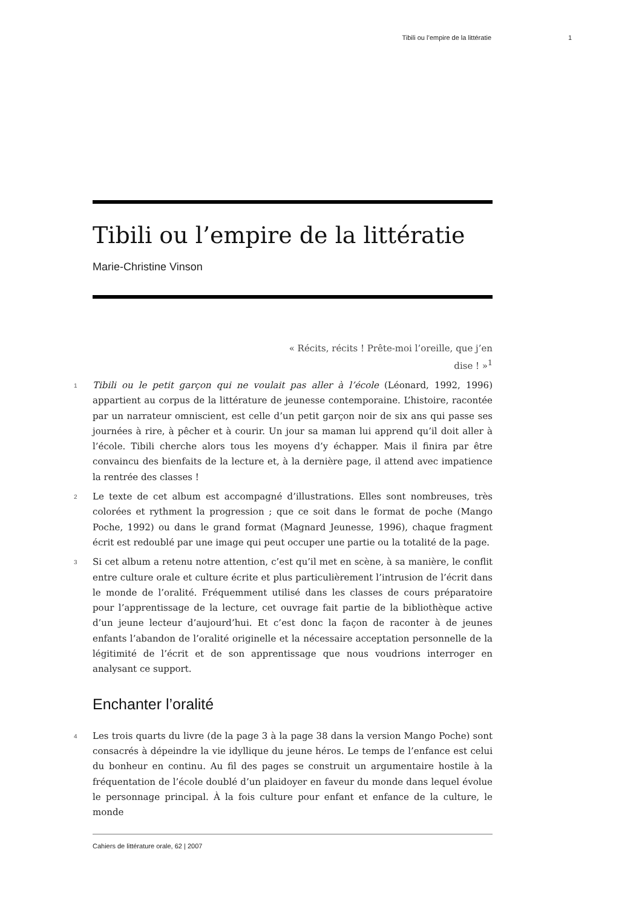Tibili ou l’empire de la littératie 1
Tibili ou l’empire de la littératie
Marie-Christine Vinson
« Récits, récits ! Prête-moi l’oreille, que j’en
dise ! »<sup>1</sup>
1 Tibili ou le petit garçon qui ne voulait pas aller à l’école (Léonard, 1992, 1996) appartient au corpus de la littérature de jeunesse contemporaine. L’histoire, racontée par un narrateur omniscient, est celle d’un petit garçon noir de six ans qui passe ses journées à rire, à pêcher et à courir. Un jour sa maman lui apprend qu’il doit aller à l’école. Tibili cherche alors tous les moyens d’y échapper. Mais il finira par être convaincu des bienfaits de la lecture et, à la dernière page, il attend avec impatience la rentrée des classes !
2 Le texte de cet album est accompagné d’illustrations. Elles sont nombreuses, très colorées et rythment la progression ; que ce soit dans le format de poche (Mango Poche, 1992) ou dans le grand format (Magnard Jeunesse, 1996), chaque fragment écrit est redoublé par une image qui peut occuper une partie ou la totalité de la page.
3 Si cet album a retenu notre attention, c’est qu’il met en scène, à sa manière, le conflit entre culture orale et culture écrite et plus particulièrement l’intrusion de l’écrit dans le monde de l’oralité. Fréquemment utilisé dans les classes de cours préparatoire pour l’apprentissage de la lecture, cet ouvrage fait partie de la bibliothèque active d’un jeune lecteur d’aujourd’hui. Et c’est donc la façon de raconter à de jeunes enfants l’abandon de l’oralité originelle et la nécessaire acceptation personnelle de la légitimité de l’écrit et de son apprentissage que nous voudrions interroger en analysant ce support.
Enchanter l’oralité
4 Les trois quarts du livre (de la page 3 à la page 38 dans la version Mango Poche) sont consacrés à dépeindre la vie idyllique du jeune héros. Le temps de l’enfance est celui du bonheur en continu. Au fil des pages se construit un argumentaire hostile à la fréquentation de l’école doublé d’un plaidoyer en faveur du monde dans lequel évolue le personnage principal. À la fois culture pour enfant et enfance de la culture, le monde
Cahiers de littérature orale, 62 | 2007